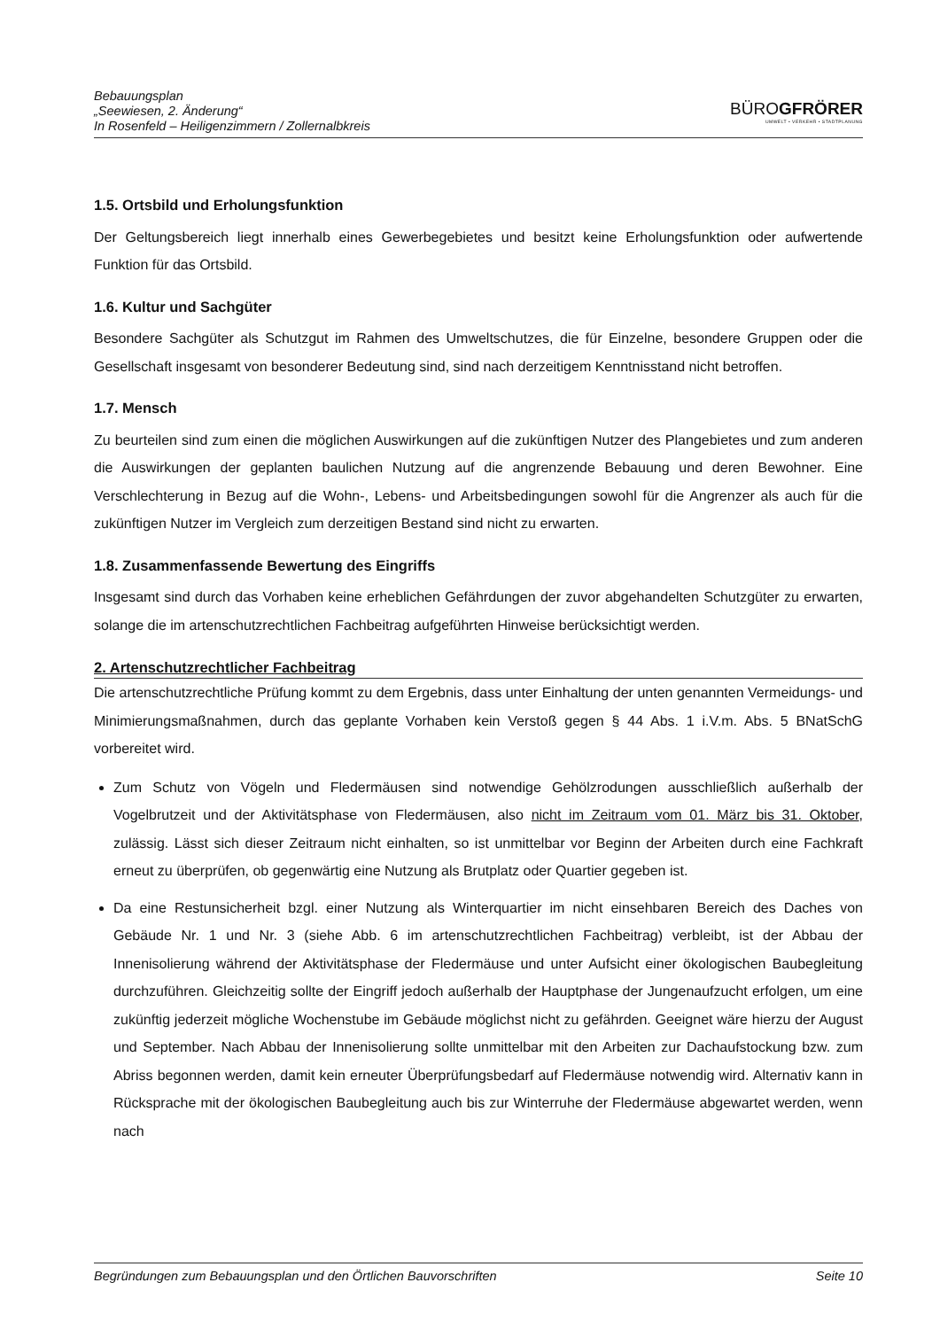Bebauungsplan
„Seewiesen, 2. Änderung“
In Rosenfeld – Heiligenzimmern / Zollernalbkreis
BÜROGFRÖRER
UMWELT • VERKEHR • STADTPLANUNG
1.5. Ortsbild und Erholungsfunktion
Der Geltungsbereich liegt innerhalb eines Gewerbegebietes und besitzt keine Erholungsfunktion oder aufwertende Funktion für das Ortsbild.
1.6. Kultur und Sachgüter
Besondere Sachgüter als Schutzgut im Rahmen des Umweltschutzes, die für Einzelne, besondere Gruppen oder die Gesellschaft insgesamt von besonderer Bedeutung sind, sind nach derzeitigem Kenntnisstand nicht betroffen.
1.7. Mensch
Zu beurteilen sind zum einen die möglichen Auswirkungen auf die zukünftigen Nutzer des Plangebietes und zum anderen die Auswirkungen der geplanten baulichen Nutzung auf die angrenzende Bebauung und deren Bewohner. Eine Verschlechterung in Bezug auf die Wohn-, Lebens- und Arbeitsbedingungen sowohl für die Angrenzer als auch für die zukünftigen Nutzer im Vergleich zum derzeitigen Bestand sind nicht zu erwarten.
1.8. Zusammenfassende Bewertung des Eingriffs
Insgesamt sind durch das Vorhaben keine erheblichen Gefährdungen der zuvor abgehandelten Schutzgüter zu erwarten, solange die im artenschutzrechtlichen Fachbeitrag aufgeführten Hinweise berücksichtigt werden.
2. Artenschutzrechtlicher Fachbeitrag
Die artenschutzrechtliche Prüfung kommt zu dem Ergebnis, dass unter Einhaltung der unten genannten Vermeidungs- und Minimierungsmaßnahmen, durch das geplante Vorhaben kein Verstoß gegen § 44 Abs. 1 i.V.m. Abs. 5 BNatSchG vorbereitet wird.
Zum Schutz von Vögeln und Fledermäusen sind notwendige Gehölzrodungen ausschließlich außerhalb der Vogelbrutzeit und der Aktivitätsphase von Fledermäusen, also nicht im Zeitraum vom 01. März bis 31. Oktober, zulässig. Lässt sich dieser Zeitraum nicht einhalten, so ist unmittelbar vor Beginn der Arbeiten durch eine Fachkraft erneut zu überprüfen, ob gegenwärtig eine Nutzung als Brutplatz oder Quartier gegeben ist.
Da eine Restunsicherheit bzgl. einer Nutzung als Winterquartier im nicht einsehbaren Bereich des Daches von Gebäude Nr. 1 und Nr. 3 (siehe Abb. 6 im artenschutzrechtlichen Fachbeitrag) verbleibt, ist der Abbau der Innenisolierung während der Aktivitätsphase der Fledermäuse und unter Aufsicht einer ökologischen Baubegleitung durchzuführen. Gleichzeitig sollte der Eingriff jedoch außerhalb der Hauptphase der Jungenaufzucht erfolgen, um eine zukünftig jederzeit mögliche Wochenstube im Gebäude möglichst nicht zu gefährden. Geeignet wäre hierzu der August und September. Nach Abbau der Innenisolierung sollte unmittelbar mit den Arbeiten zur Dachaufstockung bzw. zum Abriss begonnen werden, damit kein erneuter Überprüfungsbedarf auf Fledermäuse notwendig wird. Alternativ kann in Rücksprache mit der ökologischen Baubegleitung auch bis zur Winterruhe der Fledermäuse abgewartet werden, wenn nach
Begründungen zum Bebauungsplan und den Örtlichen Bauvorschriften Seite 10